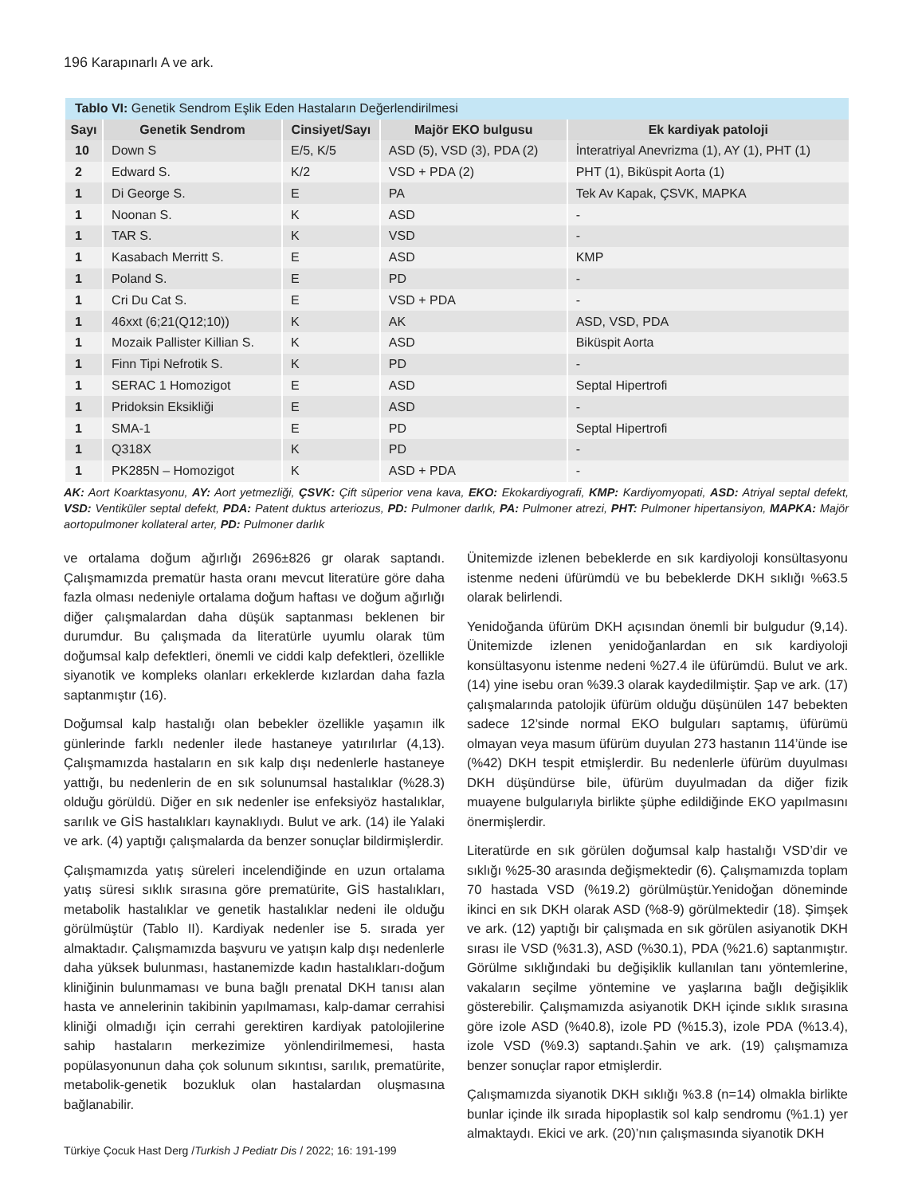196 Karapınarlı A ve ark.
| Tablo VI: Genetik Sendrom Eşlik Eden Hastaların Değerlendirilmesi | | | | |
| Sayı | Genetik Sendrom | Cinsiyet/Sayı | Majör EKO bulgusu | Ek kardiyak patoloji |
| 10 | Down S | E/5, K/5 | ASD (5), VSD (3), PDA (2) | İnteratriyal Anevrizma (1), AY (1), PHT (1) |
| 2 | Edward S. | K/2 | VSD + PDA (2) | PHT (1), Biküspit Aorta (1) |
| 1 | Di George S. | E | PA | Tek Av Kapak, ÇSVK, MAPKA |
| 1 | Noonan S. | K | ASD | - |
| 1 | TAR S. | K | VSD | - |
| 1 | Kasabach Merritt S. | E | ASD | KMP |
| 1 | Poland S. | E | PD | - |
| 1 | Cri Du Cat S. | E | VSD + PDA | - |
| 1 | 46xxt (6;21(Q12;10)) | K | AK | ASD, VSD, PDA |
| 1 | Mozaik Pallister Killian S. | K | ASD | Biküspit Aorta |
| 1 | Finn Tipi Nefrotik S. | K | PD | - |
| 1 | SERAC 1 Homozigot | E | ASD | Septal Hipertrofi |
| 1 | Pridoksin Eksikliği | E | ASD | - |
| 1 | SMA-1 | E | PD | Septal Hipertrofi |
| 1 | Q318X | K | PD | - |
| 1 | PK285N – Homozigot | K | ASD + PDA | - |
AK: Aort Koarktasyonu, AY: Aort yetmezliği, ÇSVK: Çift süperior vena kava, EKO: Ekokardiyografi, KMP: Kardiyomyopati, ASD: Atriyal septal defekt, VSD: Ventiküler septal defekt, PDA: Patent duktus arteriozus, PD: Pulmoner darlık, PA: Pulmoner atrezi, PHT: Pulmoner hipertansiyon, MAPKA: Majör aortopulmoner kollateral arter, PD: Pulmoner darlık
ve ortalama doğum ağırlığı 2696±826 gr olarak saptandı. Çalışmamızda prematür hasta oranı mevcut literatüre göre daha fazla olması nedeniyle ortalama doğum haftası ve doğum ağırlığı diğer çalışmalardan daha düşük saptanması beklenen bir durumdur. Bu çalışmada da literatürle uyumlu olarak tüm doğumsal kalp defektleri, önemli ve ciddi kalp defektleri, özellikle siyanotik ve kompleks olanları erkeklerde kızlardan daha fazla saptanmıştır (16).
Doğumsal kalp hastalığı olan bebekler özellikle yaşamın ilk günlerinde farklı nedenler ilede hastaneye yatırılırlar (4,13). Çalışmamızda hastaların en sık kalp dışı nedenlerle hastaneye yattığı, bu nedenlerin de en sık solunumsal hastalıklar (%28.3) olduğu görüldü. Diğer en sık nedenler ise enfeksiyöz hastalıklar, sarılık ve GİS hastalıkları kaynaklıydı. Bulut ve ark. (14) ile Yalaki ve ark. (4) yaptığı çalışmalarda da benzer sonuçlar bildirmişlerdir.
Çalışmamızda yatış süreleri incelendiğinde en uzun ortalama yatış süresi sıklık sırasına göre prematürite, GİS hastalıkları, metabolik hastalıklar ve genetik hastalıklar nedeni ile olduğu görülmüştür (Tablo II). Kardiyak nedenler ise 5. sırada yer almaktadır. Çalışmamızda başvuru ve yatışın kalp dışı nedenlerle daha yüksek bulunması, hastanemizde kadın hastalıkları-doğum kliniğinin bulunmaması ve buna bağlı prenatal DKH tanısı alan hasta ve annelerinin takibinin yapılmaması, kalp-damar cerrahisi kliniği olmadığı için cerrahi gerektiren kardiyak patolojilerine sahip hastaların merkezimize yönlendirilmemesi, hasta popülasyonunun daha çok solunum sıkıntısı, sarılık, prematürite, metabolik-genetik bozukluk olan hastalardan oluşmasına bağlanabilir.
Ünitemizde izlenen bebeklerde en sık kardiyoloji konsültasyonu istenme nedeni üfürümdü ve bu bebeklerde DKH sıklığı %63.5 olarak belirlendi.
Yenidoğanda üfürüm DKH açısından önemli bir bulgudur (9,14). Ünitemizde izlenen yenidoğanlardan en sık kardiyoloji konsültasyonu istenme nedeni %27.4 ile üfürümdü. Bulut ve ark. (14) yine isebu oran %39.3 olarak kaydedilmiştir. Şap ve ark. (17) çalışmalarında patolojik üfürüm olduğu düşünülen 147 bebekten sadece 12’sinde normal EKO bulguları saptamış, üfürümü olmayan veya masum üfürüm duyulan 273 hastanın 114’ünde ise (%42) DKH tespit etmişlerdir. Bu nedenlerle üfürüm duyulması DKH düşündürse bile, üfürüm duyulmadan da diğer fizik muayene bulgularıyla birlikte şüphe edildiğinde EKO yapılmasını önermişlerdir.
Literatürde en sık görülen doğumsal kalp hastalığı VSD’dir ve sıklığı %25-30 arasında değişmektedir (6). Çalışmamızda toplam 70 hastada VSD (%19.2) görülmüştür.Yenidoğan döneminde ikinci en sık DKH olarak ASD (%8-9) görülmektedir (18). Şimşek ve ark. (12) yaptığı bir çalışmada en sık görülen asiyanotik DKH sırası ile VSD (%31.3), ASD (%30.1), PDA (%21.6) saptanmıştır. Görülme sıklığındaki bu değişiklik kullanılan tanı yöntemlerine, vakaların seçilme yöntemine ve yaşlarına bağlı değişiklik gösterebilir. Çalışmamızda asiyanotik DKH içinde sıklık sırasına göre izole ASD (%40.8), izole PD (%15.3), izole PDA (%13.4), izole VSD (%9.3) saptandı.Şahin ve ark. (19) çalışmamıza benzer sonuçlar rapor etmişlerdir.
Çalışmamızda siyanotik DKH sıklığı %3.8 (n=14) olmakla birlikte bunlar içinde ilk sırada hipoplastik sol kalp sendromu (%1.1) yer almaktaydı. Ekici ve ark. (20)’nın çalışmasında siyanotik DKH
Türkiye Çocuk Hast Derg /Turkish J Pediatr Dis / 2022; 16: 191-199